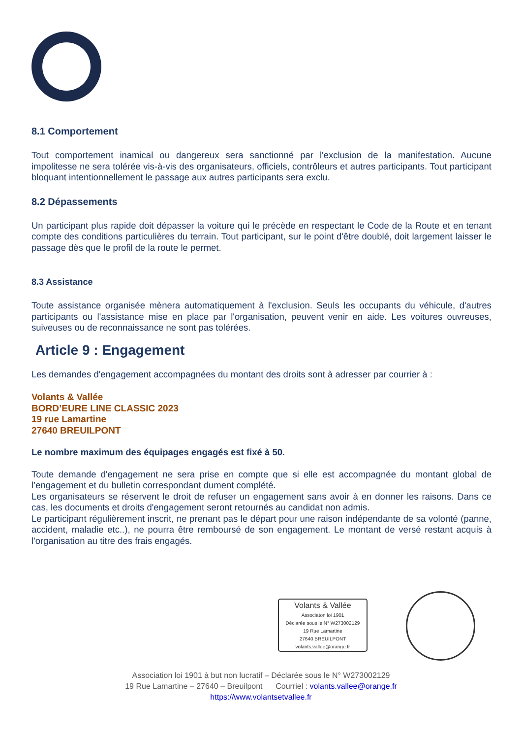8.1 Comportement
Tout comportement inamical ou dangereux sera sanctionné par l'exclusion de la manifestation. Aucune impolitesse ne sera tolérée vis-à-vis des organisateurs, officiels, contrôleurs et autres participants. Tout participant bloquant intentionnellement le passage aux autres participants sera exclu.
8.2 Dépassements
Un participant plus rapide doit dépasser la voiture qui le précède en respectant le Code de la Route et en tenant compte des conditions particulières du terrain. Tout participant, sur le point d'être doublé, doit largement laisser le passage dès que le profil de la route le permet.
8.3 Assistance
Toute assistance organisée mènera automatiquement à l'exclusion. Seuls les occupants du véhicule, d'autres participants ou l'assistance mise en place par l'organisation, peuvent venir en aide. Les voitures ouvreuses, suiveuses ou de reconnaissance ne sont pas tolérées.
Article 9 : Engagement
Les demandes d'engagement accompagnées du montant des droits sont à adresser par courrier à :
Volants & Vallée
BORD’EURE LINE CLASSIC 2023
19 rue Lamartine
27640 BREUILPONT
Le nombre maximum des équipages engagés est fixé à 50.
Toute demande d'engagement ne sera prise en compte que si elle est accompagnée du montant global de l’engagement et du bulletin correspondant dument complété.
Les organisateurs se réservent le droit de refuser un engagement sans avoir à en donner les raisons. Dans ce cas, les documents et droits d'engagement seront retournés au candidat non admis.
Le participant régulièrement inscrit, ne prenant pas le départ pour une raison indépendante de sa volonté (panne, accident, maladie etc..), ne pourra être remboursé de son engagement. Le montant de versé restant acquis à l'organisation au titre des frais engagés.
Volants & Vallée
Associaton loi 1901
Déclarée sous le N° W273002129
19 Rue Lamartine
27640 BREUILPONT
volants.vallee@orange.fr
Association loi 1901 à but non lucratif – Déclarée sous le N° W273002129
19 Rue Lamartine – 27640 – Breuilpont Courriel : volants.vallee@orange.fr
https://www.volantsetvallee.fr